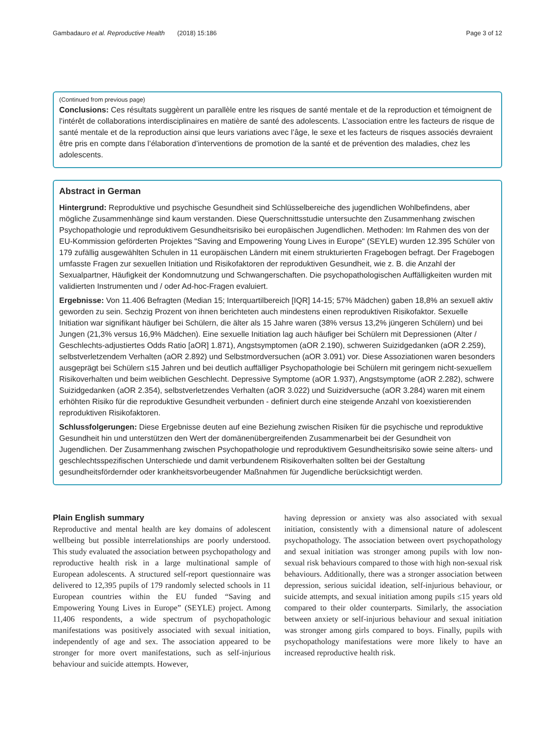Gambadauro et al. Reproductive Health (2018) 15:186 Page 3 of 12
(Continued from previous page)
Conclusions: Ces résultats suggèrent un parallèle entre les risques de santé mentale et de la reproduction et témoignent de l’intérêt de collaborations interdisciplinaires en matière de santé des adolescents. L’association entre les facteurs de risque de santé mentale et de la reproduction ainsi que leurs variations avec l’âge, le sexe et les facteurs de risques associés devraient être pris en compte dans l’élaboration d’interventions de promotion de la santé et de prévention des maladies, chez les adolescents.
Abstract in German
Hintergrund: Reproduktive und psychische Gesundheit sind Schlüsselbereiche des jugendlichen Wohlbefindens, aber mögliche Zusammenhänge sind kaum verstanden. Diese Querschnittsstudie untersuchte den Zusammenhang zwischen Psychopathologie und reproduktivem Gesundheitsrisiko bei europäischen Jugendlichen. Methoden: Im Rahmen des von der EU-Kommission geförderten Projektes "Saving and Empowering Young Lives in Europe" (SEYLE) wurden 12.395 Schüler von 179 zufällig ausgewählten Schulen in 11 europäischen Ländern mit einem strukturierten Fragebogen befragt. Der Fragebogen umfasste Fragen zur sexuellen Initiation und Risikofaktoren der reproduktiven Gesundheit, wie z. B. die Anzahl der Sexualpartner, Häufigkeit der Kondomnutzung und Schwangerschaften. Die psychopathologischen Auffälligkeiten wurden mit validierten Instrumenten und / oder Ad-hoc-Fragen evaluiert.
Ergebnisse: Von 11.406 Befragten (Median 15; Interquartilbereich [IQR] 14-15; 57% Mädchen) gaben 18,8% an sexuell aktiv geworden zu sein. Sechzig Prozent von ihnen berichteten auch mindestens einen reproduktiven Risikofaktor. Sexuelle Initiation war signifikant häufiger bei Schülern, die älter als 15 Jahre waren (38% versus 13,2% jüngeren Schülern) und bei Jungen (21,3% versus 16,9% Mädchen). Eine sexuelle Initiation lag auch häufiger bei Schülern mit Depressionen (Alter / Geschlechts-adjustiertes Odds Ratio [aOR] 1.871), Angstsymptomen (aOR 2.190), schweren Suizidgedanken (aOR 2.259), selbstverletzendem Verhalten (aOR 2.892) und Selbstmordversuchen (aOR 3.091) vor. Diese Assoziationen waren besonders ausgeprägt bei Schülern ≤15 Jahren und bei deutlich auffälliger Psychopathologie bei Schülern mit geringem nicht-sexuellem Risikoverhalten und beim weiblichen Geschlecht. Depressive Symptome (aOR 1.937), Angstsymptome (aOR 2.282), schwere Suizidgedanken (aOR 2.354), selbstverletzendes Verhalten (aOR 3.022) und Suizidversuche (aOR 3.284) waren mit einem erhöhten Risiko für die reproduktive Gesundheit verbunden - definiert durch eine steigende Anzahl von koexistierenden reproduktiven Risikofaktoren.
Schlussfolgerungen: Diese Ergebnisse deuten auf eine Beziehung zwischen Risiken für die psychische und reproduktive Gesundheit hin und unterstützen den Wert der domänenübergreifenden Zusammenarbeit bei der Gesundheit von Jugendlichen. Der Zusammenhang zwischen Psychopathologie und reproduktivem Gesundheitsrisiko sowie seine alters- und geschlechtsspezifischen Unterschiede und damit verbundenem Risikoverhalten sollten bei der Gestaltung gesundheitsfördernder oder krankheitsvorbeugender Maßnahmen für Jugendliche berücksichtigt werden.
Plain English summary
Reproductive and mental health are key domains of adolescent wellbeing but possible interrelationships are poorly understood. This study evaluated the association between psychopathology and reproductive health risk in a large multinational sample of European adolescents. A structured self-report questionnaire was delivered to 12,395 pupils of 179 randomly selected schools in 11 European countries within the EU funded “Saving and Empowering Young Lives in Europe” (SEYLE) project. Among 11,406 respondents, a wide spectrum of psychopathologic manifestations was positively associated with sexual initiation, independently of age and sex. The association appeared to be stronger for more overt manifestations, such as self-injurious behaviour and suicide attempts. However,
having depression or anxiety was also associated with sexual initiation, consistently with a dimensional nature of adolescent psychopathology. The association between overt psychopathology and sexual initiation was stronger among pupils with low non-sexual risk behaviours compared to those with high non-sexual risk behaviours. Additionally, there was a stronger association between depression, serious suicidal ideation, self-injurious behaviour, or suicide attempts, and sexual initiation among pupils ≤15 years old compared to their older counterparts. Similarly, the association between anxiety or self-injurious behaviour and sexual initiation was stronger among girls compared to boys. Finally, pupils with psychopathology manifestations were more likely to have an increased reproductive health risk.